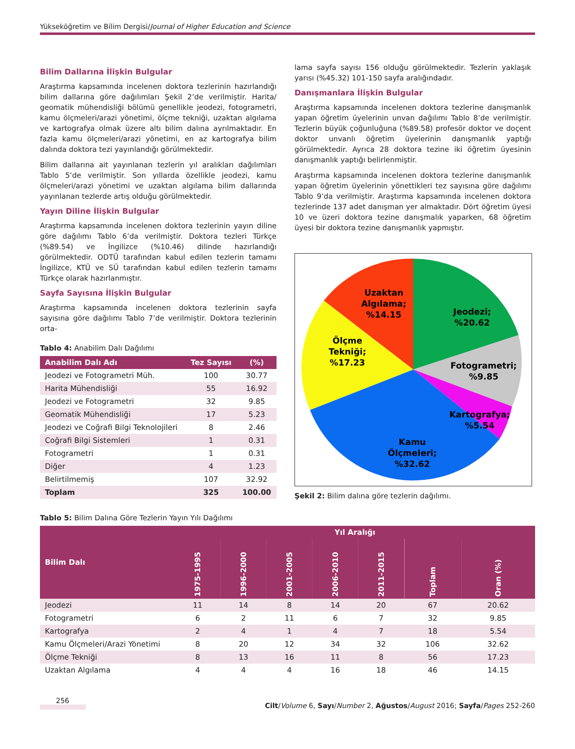Yükseköğretim ve Bilim Dergisi/Journal of Higher Education and Science
Bilim Dallarına İlişkin Bulgular
Araştırma kapsamında incelenen doktora tezlerinin hazırlandığı bilim dallarına göre dağılımları Şekil 2’de verilmiştir. Harita/ geomatik mühendisliği bölümü genellikle jeodezi, fotogrametri, kamu ölçmeleri/arazi yönetimi, ölçme tekniği, uzaktan algılama ve kartografya olmak üzere altı bilim dalına ayrılmaktadır. En fazla kamu ölçmeleri/arazi yönetimi, en az kartografya bilim dalında doktora tezi yayınlandığı görülmektedir.
Bilim dallarına ait yayınlanan tezlerin yıl aralıkları dağılımları Tablo 5’de verilmiştir. Son yıllarda özellikle jeodezi, kamu ölçmeleri/arazi yönetimi ve uzaktan algılama bilim dallarında yayınlanan tezlerde artış olduğu görülmektedir.
Yayın Diline İlişkin Bulgular
Araştırma kapsamında incelenen doktora tezlerinin yayın diline göre dağılımı Tablo 6’da verilmiştir. Doktora tezleri Türkçe (%89.54) ve İngilizce (%10.46) dilinde hazırlandığı görülmektedir. ODTÜ tarafından kabul edilen tezlerin tamamı İngilizce, KTÜ ve SÜ tarafından kabul edilen tezlerin tamamı Türkçe olarak hazırlanmıştır.
Sayfa Sayısına İlişkin Bulgular
Araştırma kapsamında incelenen doktora tezlerinin sayfa sayısına göre dağılımı Tablo 7’de verilmiştir. Doktora tezlerinin orta-
Tablo 4: Anabilim Dalı Dağılımı
| Anabilim Dalı Adı | Tez Sayısı | (%) |
| --- | --- | --- |
| Jeodezi ve Fotogrametri Müh. | 100 | 30.77 |
| Harita Mühendisliği | 55 | 16.92 |
| Jeodezi ve Fotogrametri | 32 | 9.85 |
| Geomatik Mühendisliği | 17 | 5.23 |
| Jeodezi ve Coğrafi Bilgi Teknolojileri | 8 | 2.46 |
| Coğrafi Bilgi Sistemleri | 1 | 0.31 |
| Fotogrametri | 1 | 0.31 |
| Diğer | 4 | 1.23 |
| Belirtilmemiş | 107 | 32.92 |
| Toplam | 325 | 100.00 |
lama sayfa sayısı 156 olduğu görülmektedir. Tezlerin yaklaşık yarısı (%45.32) 101-150 sayfa aralığındadır.
Danışmanlara İlişkin Bulgular
Araştırma kapsamında incelenen doktora tezlerine danışmanlık yapan öğretim üyelerinin unvan dağılımı Tablo 8’de verilmiştir. Tezlerin büyük çoğunluğuna (%89.58) profesör doktor ve doçent doktor unvanlı öğretim üyelerinin danışmanlık yaptığı görülmektedir. Ayrıca 28 doktora tezine iki öğretim üyesinin danışmanlık yaptığı belirlenmiştir.
Araştırma kapsamında incelenen doktora tezlerine danışmanlık yapan öğretim üyelerinin yönettikleri tez sayısına göre dağılımı Tablo 9’da verilmiştir. Araştırma kapsamında incelenen doktora tezlerinde 137 adet danışman yer almaktadır. Dört öğretim üyesi 10 ve üzeri doktora tezine danışmalık yaparken, 68 öğretim üyesi bir doktora tezine danışmanlık yapmıştır.
Jeodezi;
%20.62
Fotogrametri;
%9.85
Kartografya;
%5.54
Kamu
Ölçmeleri;
%32.62
Ölçme
Tekniği;
%17.23
Uzaktan
Algılama;
%14.15
Şekil 2: Bilim dalına göre tezlerin dağılımı.
Tablo 5: Bilim Dalına Göre Tezlerin Yayın Yılı Dağılımı
| Bilim Dalı | Yıl Aralığı | | | | | | |
| --- | --- | --- | --- | --- | --- | --- | --- |
| | 1975-1995 | 1996-2000 | 2001-2005 | 2006-2010 | 2011-2015 | Toplam | Oran (%) |
| Jeodezi | 11 | 14 | 8 | 14 | 20 | 67 | 20.62 |
| Fotogrametri | 6 | 2 | 11 | 6 | 7 | 32 | 9.85 |
| Kartografya | 2 | 4 | 1 | 4 | 7 | 18 | 5.54 |
| Kamu Ölçmeleri/Arazi Yönetimi | 8 | 20 | 12 | 34 | 32 | 106 | 32.62 |
| Ölçme Tekniği | 8 | 13 | 16 | 11 | 8 | 56 | 17.23 |
| Uzaktan Algılama | 4 | 4 | 4 | 16 | 18 | 46 | 14.15 |
256 Cilt/Volume 6, Sayı/Number 2, Ağustos/August 2016; Sayfa/Pages 252-260